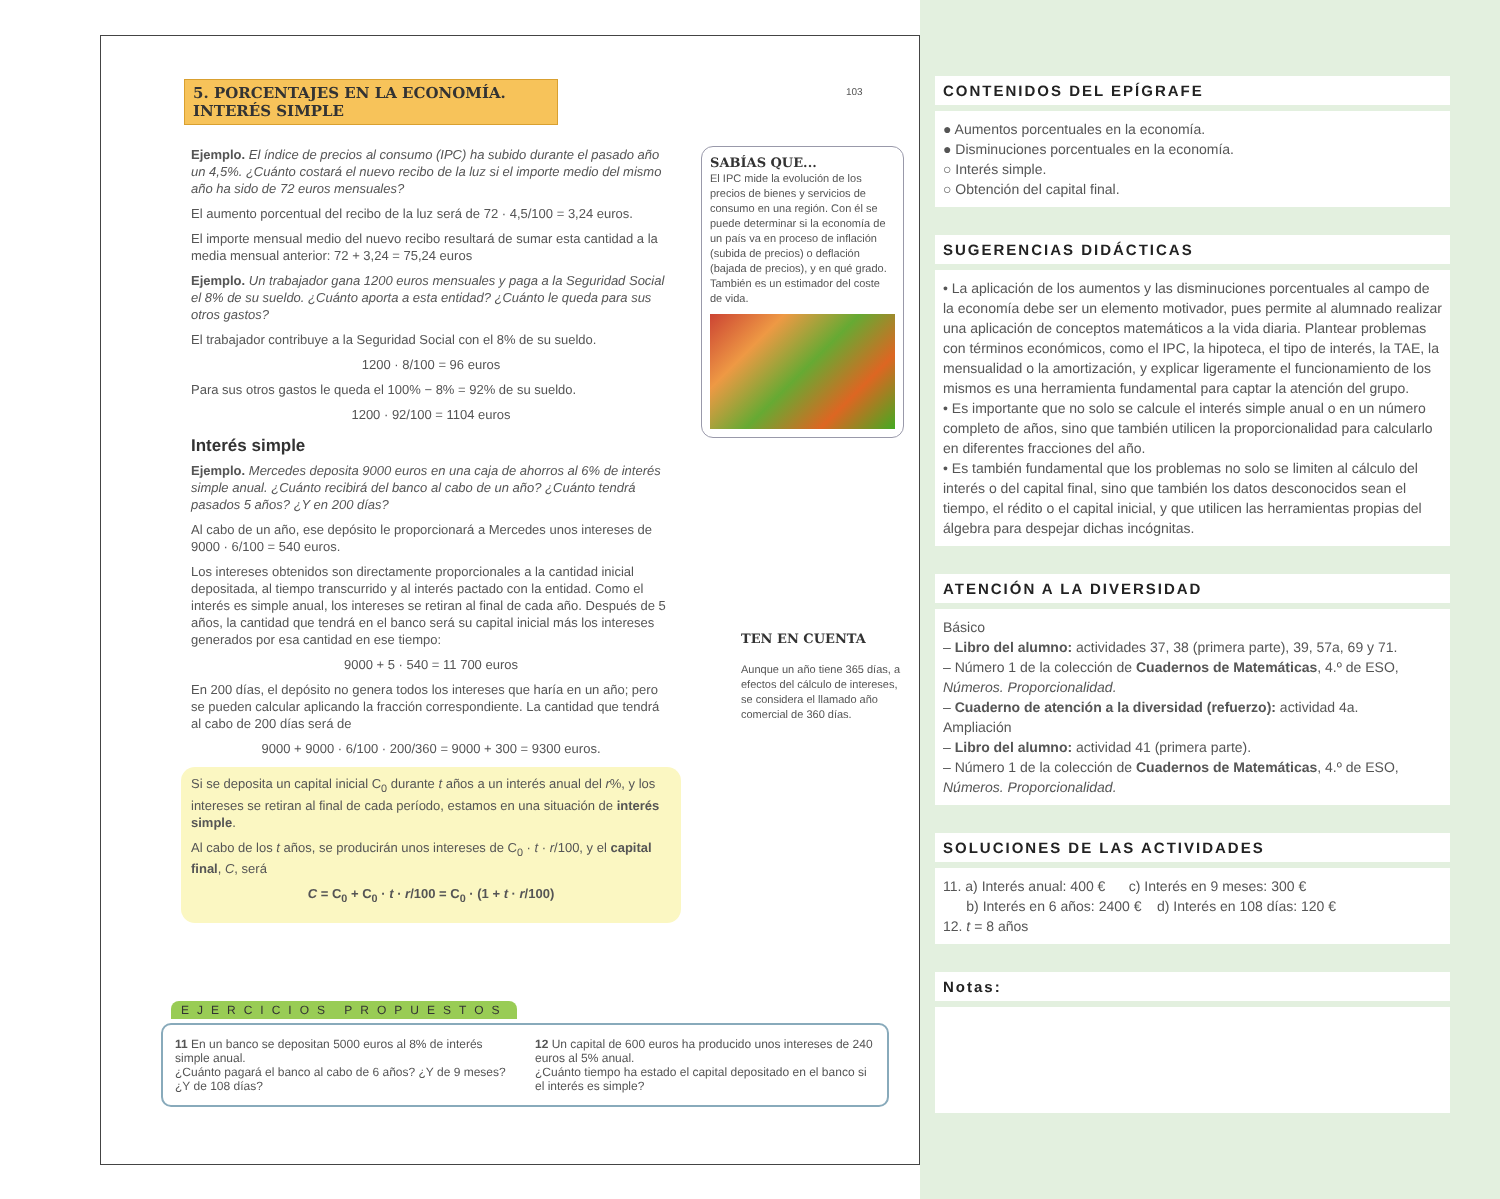5. PORCENTAJES EN LA ECONOMÍA.
INTERÉS SIMPLE
103
Ejemplo. El índice de precios al consumo (IPC) ha subido durante el pasado año un 4,5%. ¿Cuánto costará el nuevo recibo de la luz si el importe medio del mismo año ha sido de 72 euros mensuales?
El aumento porcentual del recibo de la luz será de 72 · 4,5/100 = 3,24 euros.
El importe mensual medio del nuevo recibo resultará de sumar esta cantidad a la media mensual anterior: 72 + 3,24 = 75,24 euros
Ejemplo. Un trabajador gana 1200 euros mensuales y paga a la Seguridad Social el 8% de su sueldo. ¿Cuánto aporta a esta entidad? ¿Cuánto le queda para sus otros gastos?
El trabajador contribuye a la Seguridad Social con el 8% de su sueldo.
1200 · 8/100 = 96 euros
Para sus otros gastos le queda el 100% − 8% = 92% de su sueldo.
1200 · 92/100 = 1104 euros
Interés simple
Ejemplo. Mercedes deposita 9000 euros en una caja de ahorros al 6% de interés simple anual. ¿Cuánto recibirá del banco al cabo de un año? ¿Cuánto tendrá pasados 5 años? ¿Y en 200 días?
Al cabo de un año, ese depósito le proporcionará a Mercedes unos intereses de 9000 · 6/100 = 540 euros.
Los intereses obtenidos son directamente proporcionales a la cantidad inicial depositada, al tiempo transcurrido y al interés pactado con la entidad. Como el interés es simple anual, los intereses se retiran al final de cada año. Después de 5 años, la cantidad que tendrá en el banco será su capital inicial más los intereses generados por esa cantidad en ese tiempo:
9000 + 5 · 540 = 11 700 euros
En 200 días, el depósito no genera todos los intereses que haría en un año; pero se pueden calcular aplicando la fracción correspondiente. La cantidad que tendrá al cabo de 200 días será de
9000 + 9000 · 6/100 · 200/360 = 9000 + 300 = 9300 euros.
Si se deposita un capital inicial C<sub>0</sub> durante t años a un interés anual del r%, y los intereses se retiran al final de cada período, estamos en una situación de interés simple.
Al cabo de los t años, se producirán unos intereses de C<sub>0</sub> · t · r/100, y el capital final, C, será
C = C<sub>0</sub> + C<sub>0</sub> · t · r/100 = C<sub>0</sub> · (1 + t · r/100)
SABÍAS QUE...
El IPC mide la evolución de los precios de bienes y servicios de consumo en una región. Con él se puede determinar si la economía de un país va en proceso de inflación (subida de precios) o deflación (bajada de precios), y en qué grado. También es un estimador del coste de vida.
TEN EN CUENTA
Aunque un año tiene 365 días, a efectos del cálculo de intereses, se considera el llamado año comercial de 360 días.
EJERCICIOS PROPUESTOS
11 En un banco se depositan 5000 euros al 8% de interés simple anual.
¿Cuánto pagará el banco al cabo de 6 años? ¿Y de 9 meses? ¿Y de 108 días?
12 Un capital de 600 euros ha producido unos intereses de 240 euros al 5% anual.
¿Cuánto tiempo ha estado el capital depositado en el banco si el interés es simple?
CONTENIDOS DEL EPÍGRAFE
● Aumentos porcentuales en la economía.
● Disminuciones porcentuales en la economía.
○ Interés simple.
○ Obtención del capital final.
SUGERENCIAS DIDÁCTICAS
• La aplicación de los aumentos y las disminuciones porcentuales al campo de la economía debe ser un elemento motivador, pues permite al alumnado realizar una aplicación de conceptos matemáticos a la vida diaria. Plantear problemas con términos económicos, como el IPC, la hipoteca, el tipo de interés, la TAE, la mensualidad o la amortización, y explicar ligeramente el funcionamiento de los mismos es una herramienta fundamental para captar la atención del grupo.
• Es importante que no solo se calcule el interés simple anual o en un número completo de años, sino que también utilicen la proporcionalidad para calcularlo en diferentes fracciones del año.
• Es también fundamental que los problemas no solo se limiten al cálculo del interés o del capital final, sino que también los datos desconocidos sean el tiempo, el rédito o el capital inicial, y que utilicen las herramientas propias del álgebra para despejar dichas incógnitas.
ATENCIÓN A LA DIVERSIDAD
Básico
– Libro del alumno: actividades 37, 38 (primera parte), 39, 57a, 69 y 71.
– Número 1 de la colección de Cuadernos de Matemáticas, 4.º de ESO, Números. Proporcionalidad.
– Cuaderno de atención a la diversidad (refuerzo): actividad 4a.
Ampliación
– Libro del alumno: actividad 41 (primera parte).
– Número 1 de la colección de Cuadernos de Matemáticas, 4.º de ESO, Números. Proporcionalidad.
SOLUCIONES DE LAS ACTIVIDADES
11. a) Interés anual: 400 € c) Interés en 9 meses: 300 €
b) Interés en 6 años: 2400 € d) Interés en 108 días: 120 €
12. t = 8 años
Notas: